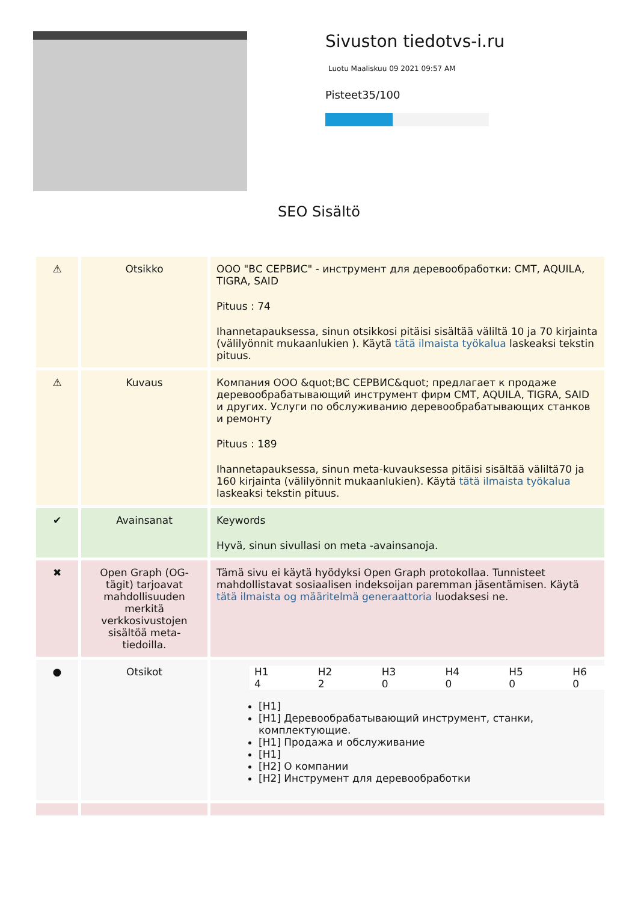Sivuston tiedotvs-i.ru
Luotu Maaliskuu 09 2021 09:57 AM
Pisteet35/100
SEO Sisältö
| ⚠ | Otsikko | ООО "ВС СЕРВИС" - инструмент для деревообработки: CMT, AQUILA, TIGRA, SAID Pituus : 74 Ihannetapauksessa, sinun otsikkosi pitäisi sisältää väliltä 10 ja 70 kirjainta (välilyönnit mukaanlukien ). Käytä tätä ilmaista työkalua laskeaksi tekstin pituus. |
| ⚠ | Kuvaus | Компания ООО &quot;ВС СЕРВИС&quot; предлагает к продаже деревообрабатывающий инструмент фирм CMT, AQUILA, TIGRA, SAID и других. Услуги по обслуживанию деревообрабатывающих станков и ремонту Pituus : 189 Ihannetapauksessa, sinun meta-kuvauksessa pitäisi sisältää väliltä70 ja 160 kirjainta (välilyönnit mukaanlukien). Käytä tätä ilmaista työkalua laskeaksi tekstin pituus. |
| ✔ | Avainsanat | Keywords Hyvä, sinun sivullasi on meta -avainsanoja. |
| ✖ | Open Graph (OG-tägit) tarjoavat mahdollisuuden merkitä verkkosivustojen sisältöä meta-tiedoilla. | Tämä sivu ei käytä hyödyksi Open Graph protokollaa. Tunnisteet mahdollistavat sosiaalisen indeksoijan paremman jäsentämisen. Käytä tätä ilmaista og määritelmä generaattoria luodaksesi ne. |
| ● | Otsikot | / H1 / H2 / H3 / H4 / H5 / H6 / / 4 / 2 / 0 / 0 / 0 / 0 / [H1] [H1] Деревообрабатывающий инструмент, станки, комплектующие. [H1] Продажа и обслуживание [H1] [H2] О компании [H2] Инструмент для деревообработки |